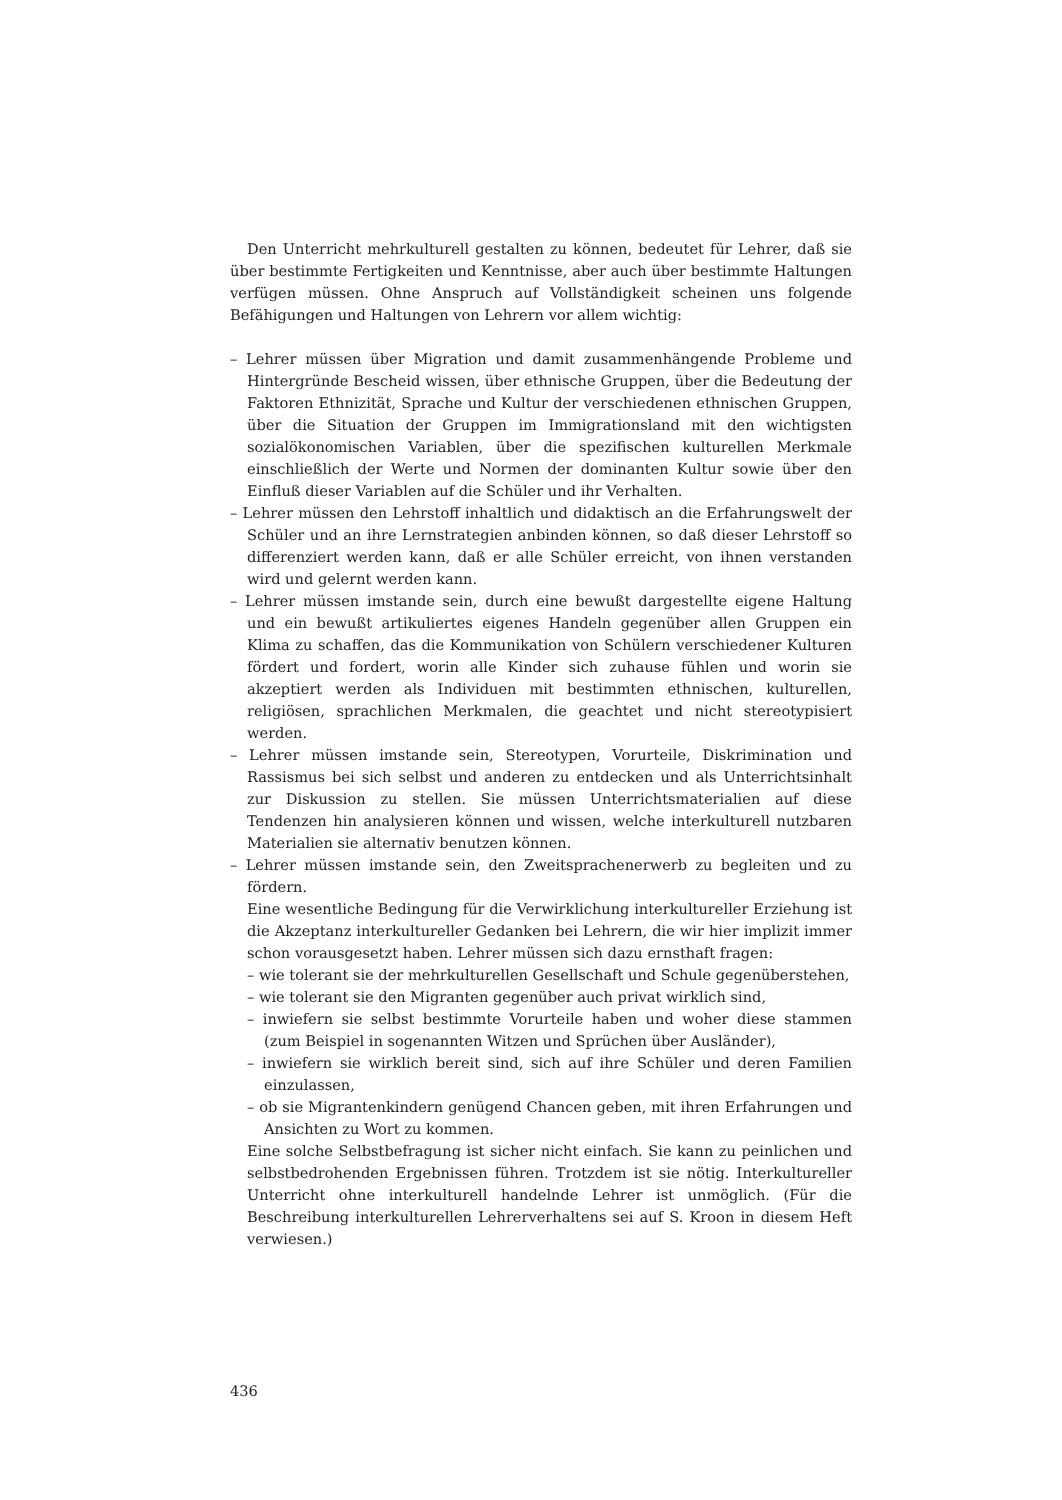Den Unterricht mehrkulturell gestalten zu können, bedeutet für Lehrer, daß sie über bestimmte Fertigkeiten und Kenntnisse, aber auch über bestimmte Haltungen verfügen müssen. Ohne Anspruch auf Vollständigkeit scheinen uns folgende Befähigungen und Haltungen von Lehrern vor allem wichtig:
– Lehrer müssen über Migration und damit zusammenhängende Probleme und Hintergründe Bescheid wissen, über ethnische Gruppen, über die Bedeutung der Faktoren Ethnizität, Sprache und Kultur der verschiedenen ethnischen Gruppen, über die Situation der Gruppen im Immigrationsland mit den wichtigsten sozialökonomischen Variablen, über die spezifischen kulturellen Merkmale einschließlich der Werte und Normen der dominanten Kultur sowie über den Einfluß dieser Variablen auf die Schüler und ihr Verhalten.
– Lehrer müssen den Lehrstoff inhaltlich und didaktisch an die Erfahrungswelt der Schüler und an ihre Lernstrategien anbinden können, so daß dieser Lehrstoff so differenziert werden kann, daß er alle Schüler erreicht, von ihnen verstanden wird und gelernt werden kann.
– Lehrer müssen imstande sein, durch eine bewußt dargestellte eigene Haltung und ein bewußt artikuliertes eigenes Handeln gegenüber allen Gruppen ein Klima zu schaffen, das die Kommunikation von Schülern verschiedener Kulturen fördert und fordert, worin alle Kinder sich zuhause fühlen und worin sie akzeptiert werden als Individuen mit bestimmten ethnischen, kulturellen, religiösen, sprachlichen Merkmalen, die geachtet und nicht stereotypisiert werden.
– Lehrer müssen imstande sein, Stereotypen, Vorurteile, Diskrimination und Rassismus bei sich selbst und anderen zu entdecken und als Unterrichtsinhalt zur Diskussion zu stellen. Sie müssen Unterrichtsmaterialien auf diese Tendenzen hin analysieren können und wissen, welche interkulturell nutzbaren Materialien sie alternativ benutzen können.
– Lehrer müssen imstande sein, den Zweitsprachenerwerb zu begleiten und zu fördern.
Eine wesentliche Bedingung für die Verwirklichung interkultureller Erziehung ist die Akzeptanz interkultureller Gedanken bei Lehrern, die wir hier implizit immer schon vorausgesetzt haben. Lehrer müssen sich dazu ernsthaft fragen:
– wie tolerant sie der mehrkulturellen Gesellschaft und Schule gegenüberstehen,
– wie tolerant sie den Migranten gegenüber auch privat wirklich sind,
– inwiefern sie selbst bestimmte Vorurteile haben und woher diese stammen (zum Beispiel in sogenannten Witzen und Sprüchen über Ausländer),
– inwiefern sie wirklich bereit sind, sich auf ihre Schüler und deren Familien einzulassen,
– ob sie Migrantenkindern genügend Chancen geben, mit ihren Erfahrungen und Ansichten zu Wort zu kommen.
Eine solche Selbstbefragung ist sicher nicht einfach. Sie kann zu peinlichen und selbstbedrohenden Ergebnissen führen. Trotzdem ist sie nötig. Interkultureller Unterricht ohne interkulturell handelnde Lehrer ist unmöglich. (Für die Beschreibung interkulturellen Lehrerverhaltens sei auf S. Kroon in diesem Heft verwiesen.)
436